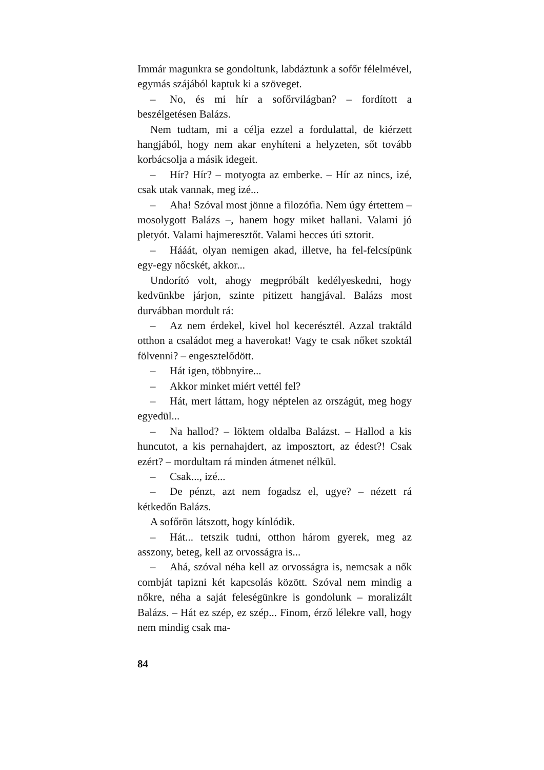Immár magunkra se gondoltunk, labdáztunk a sofőr félelmével, egymás szájából kaptuk ki a szöveget.
– No, és mi hír a sofőrvilágban? – fordított a beszélgetésen Balázs.
Nem tudtam, mi a célja ezzel a fordulattal, de kiérzett hangjából, hogy nem akar enyhíteni a helyzeten, sőt tovább korbácsolja a másik idegeit.
– Hír? Hír? – motyogta az emberke. – Hír az nincs, izé, csak utak vannak, meg izé...
– Aha! Szóval most jönne a filozófia. Nem úgy értettem – mosolygott Balázs –, hanem hogy miket hallani. Valami jó pletyót. Valami hajmeresztőt. Valami hecces úti sztorit.
– Hááát, olyan nemigen akad, illetve, ha fel-felcsípünk egy-egy nőcskét, akkor...
Undorító volt, ahogy megpróbált kedélyeskedni, hogy kedvünkbe járjon, szinte pitizett hangjával. Balázs most durvábban mordult rá:
– Az nem érdekel, kivel hol kecerésztél. Azzal traktáld otthon a családot meg a haverokat! Vagy te csak nőket szoktál fölvenni? – engesztelődött.
– Hát igen, többnyire...
– Akkor minket miért vettél fel?
– Hát, mert láttam, hogy néptelen az országút, meg hogy egyedül...
– Na hallod? – löktem oldalba Balázst. – Hallod a kis huncutot, a kis pernahajdert, az imposztort, az édest?! Csak ezért? – mordultam rá minden átmenet nélkül.
– Csak..., izé...
– De pénzt, azt nem fogadsz el, ugye? – nézett rá kétkedőn Balázs.
A sofőrön látszott, hogy kínlódik.
– Hát... tetszik tudni, otthon három gyerek, meg az asszony, beteg, kell az orvosságra is...
– Ahá, szóval néha kell az orvosságra is, nemcsak a nők combját tapizni két kapcsolás között. Szóval nem mindig a nőkre, néha a saját feleségünkre is gondolunk – moralizált Balázs. – Hát ez szép, ez szép... Finom, érző lélekre vall, hogy nem mindig csak ma-
84